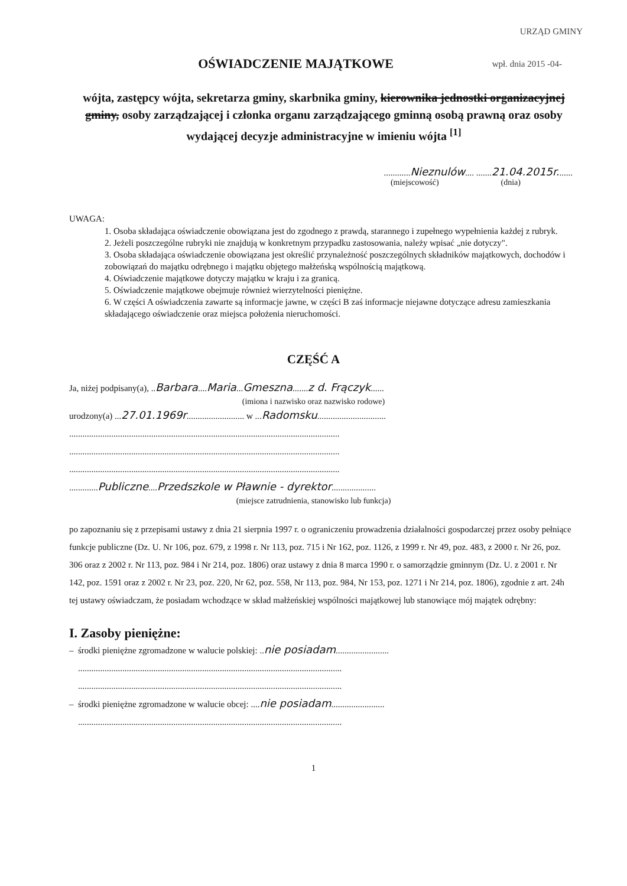URZĄD GMINY
wpł. dnia 2015 -04-
OŚWIADCZENIE MAJĄTKOWE
wójta, zastępcy wójta, sekretarza gminy, skarbnika gminy, kierownika jednostki organizacyjnej gminy, osoby zarządzającej i członka organu zarządzającego gminną osobą prawną oraz osoby wydającej decyzje administracyjne w imieniu wójta <sup>[1]</sup>
............Nieznulów.... .......21.04.2015r.......
(miejscowość) (dnia)
UWAGA:
1. Osoba składająca oświadczenie obowiązana jest do zgodnego z prawdą, starannego i zupełnego wypełnienia każdej z rubryk.
2. Jeżeli poszczególne rubryki nie znajdują w konkretnym przypadku zastosowania, należy wpisać „nie dotyczy".
3. Osoba składająca oświadczenie obowiązana jest określić przynależność poszczególnych składników majątkowych, dochodów i zobowiązań do majątku odrębnego i majątku objętego małżeńską wspólnością majątkową.
4. Oświadczenie majątkowe dotyczy majątku w kraju i za granicą.
5. Oświadczenie majątkowe obejmuje również wierzytelności pieniężne.
6. W części A oświadczenia zawarte są informacje jawne, w części B zaś informacje niejawne dotyczące adresu zamieszkania składającego oświadczenie oraz miejsca położenia nieruchomości.
CZĘŚĆ A
Ja, niżej podpisany(a), ..Barbara....Maria...Gmeszna.......z d. Frączyk......
(imiona i nazwisko oraz nazwisko rodowe)
urodzony(a) ...27.01.1969r.......................... w ...Radomsku...............................
..........................................................................................................................
..........................................................................................................................
..........................................................................................................................
.............Publiczne....Przedszkole w Pławnie - dyrektor....................
(miejsce zatrudnienia, stanowisko lub funkcja)
po zapoznaniu się z przepisami ustawy z dnia 21 sierpnia 1997 r. o ograniczeniu prowadzenia działalności gospodarczej przez osoby pełniące funkcje publiczne (Dz. U. Nr 106, poz. 679, z 1998 r. Nr 113, poz. 715 i Nr 162, poz. 1126, z 1999 r. Nr 49, poz. 483, z 2000 r. Nr 26, poz. 306 oraz z 2002 r. Nr 113, poz. 984 i Nr 214, poz. 1806) oraz ustawy z dnia 8 marca 1990 r. o samorządzie gminnym (Dz. U. z 2001 r. Nr 142, poz. 1591 oraz z 2002 r. Nr 23, poz. 220, Nr 62, poz. 558, Nr 113, poz. 984, Nr 153, poz. 1271 i Nr 214, poz. 1806), zgodnie z art. 24h tej ustawy oświadczam, że posiadam wchodzące w skład małżeńskiej wspólności majątkowej lub stanowiące mój majątek odrębny:
I. Zasoby pieniężne:
– środki pieniężne zgromadzone w walucie polskiej: ..nie posiadam........................
.......................................................................................................................
.......................................................................................................................
– środki pieniężne zgromadzone w walucie obcej: ....nie posiadam........................
.......................................................................................................................
1